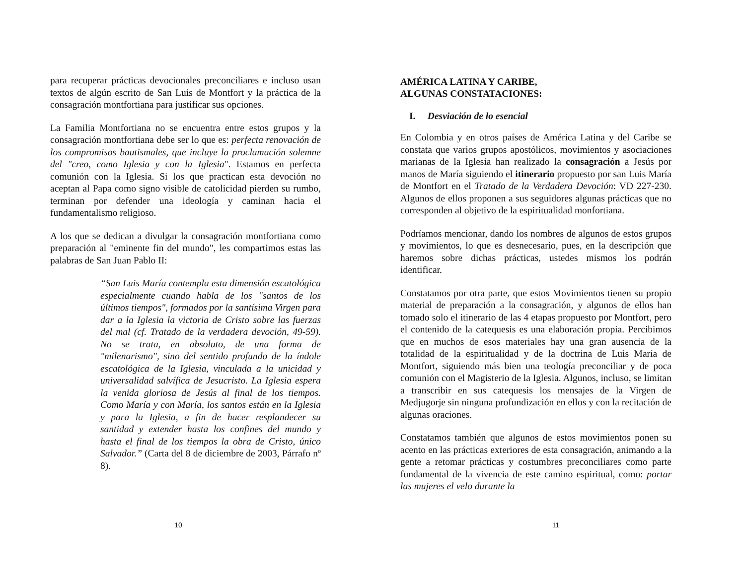para recuperar prácticas devocionales preconciliares e incluso usan textos de algún escrito de San Luis de Montfort y la práctica de la consagración montfortiana para justificar sus opciones.
La Familia Montfortiana no se encuentra entre estos grupos y la consagración montfortiana debe ser lo que es: perfecta renovación de los compromisos bautismales, que incluye la proclamación solemne del "creo, como Iglesia y con la Iglesia". Estamos en perfecta comunión con la Iglesia. Si los que practican esta devoción no aceptan al Papa como signo visible de catolicidad pierden su rumbo, terminan por defender una ideología y caminan hacia el fundamentalismo religioso.
A los que se dedican a divulgar la consagración montfortiana como preparación al "eminente fin del mundo", les compartimos estas las palabras de San Juan Pablo II:
“San Luis María contempla esta dimensión escatológica especialmente cuando habla de los "santos de los últimos tiempos", formados por la santísima Virgen para dar a la Iglesia la victoria de Cristo sobre las fuerzas del mal (cf. Tratado de la verdadera devoción, 49-59). No se trata, en absoluto, de una forma de "milenarismo", sino del sentido profundo de la índole escatológica de la Iglesia, vinculada a la unicidad y universalidad salvífica de Jesucristo. La Iglesia espera la venida gloriosa de Jesús al final de los tiempos. Como María y con María, los santos están en la Iglesia y para la Iglesia, a fin de hacer resplandecer su santidad y extender hasta los confines del mundo y hasta el final de los tiempos la obra de Cristo, único Salvador.” (Carta del 8 de diciembre de 2003, Párrafo nº 8).
10
AMÉRICA LATINA Y CARIBE,
ALGUNAS CONSTATACIONES:
I. Desviación de lo esencial
En Colombia y en otros países de América Latina y del Caribe se constata que varios grupos apostólicos, movimientos y asociaciones marianas de la Iglesia han realizado la consagración a Jesús por manos de María siguiendo el itinerario propuesto por san Luis María de Montfort en el Tratado de la Verdadera Devoción: VD 227-230. Algunos de ellos proponen a sus seguidores algunas prácticas que no corresponden al objetivo de la espiritualidad monfortiana.
Podríamos mencionar, dando los nombres de algunos de estos grupos y movimientos, lo que es desnecesario, pues, en la descripción que haremos sobre dichas prácticas, ustedes mismos los podrán identificar.
Constatamos por otra parte, que estos Movimientos tienen su propio material de preparación a la consagración, y algunos de ellos han tomado solo el itinerario de las 4 etapas propuesto por Montfort, pero el contenido de la catequesis es una elaboración propia. Percibimos que en muchos de esos materiales hay una gran ausencia de la totalidad de la espiritualidad y de la doctrina de Luis María de Montfort, siguiendo más bien una teología preconciliar y de poca comunión con el Magisterio de la Iglesia. Algunos, incluso, se limitan a transcribir en sus catequesis los mensajes de la Virgen de Medjugorje sin ninguna profundización en ellos y con la recitación de algunas oraciones.
Constatamos también que algunos de estos movimientos ponen su acento en las prácticas exteriores de esta consagración, animando a la gente a retomar prácticas y costumbres preconciliares como parte fundamental de la vivencia de este camino espiritual, como: portar las mujeres el velo durante la
11